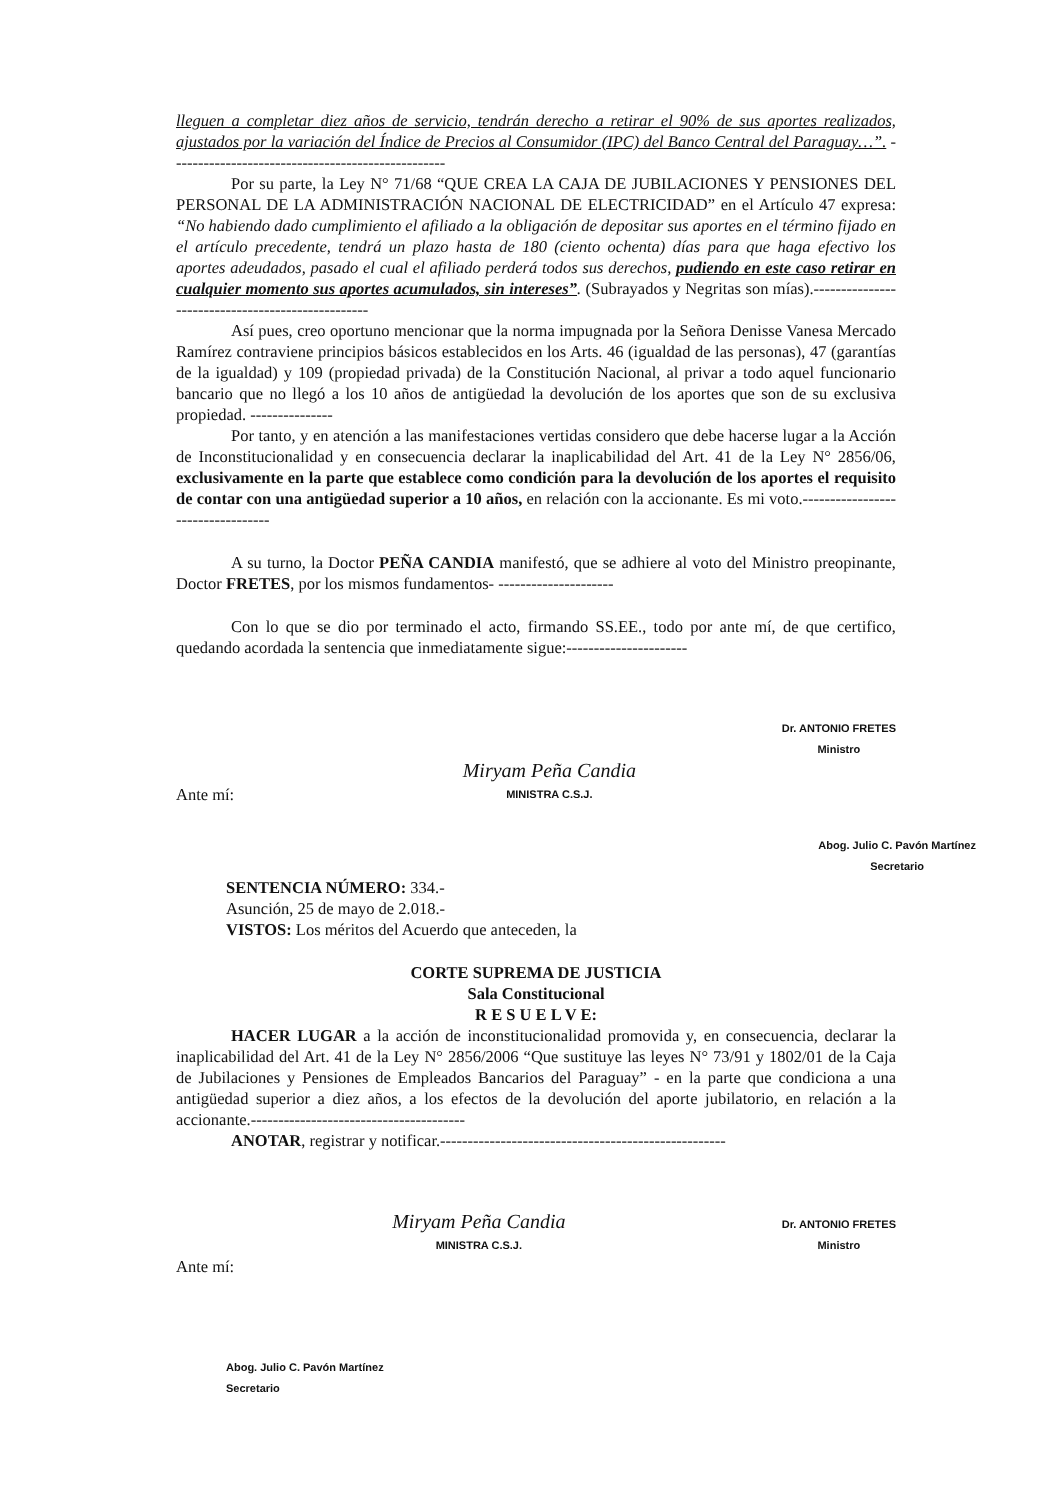lleguen a completar diez años de servicio, tendrán derecho a retirar el 90% de sus aportes realizados, ajustados por la variación del Índice de Precios al Consumidor (IPC) del Banco Central del Paraguay…”. --------------------------------------------------
Por su parte, la Ley N° 71/68 “QUE CREA LA CAJA DE JUBILACIONES Y PENSIONES DEL PERSONAL DE LA ADMINISTRACIÓN NACIONAL DE ELECTRICIDAD” en el Artículo 47 expresa: “No habiendo dado cumplimiento el afiliado a la obligación de depositar sus aportes en el término fijado en el artículo precedente, tendrá un plazo hasta de 180 (ciento ochenta) días para que haga efectivo los aportes adeudados, pasado el cual el afiliado perderá todos sus derechos, pudiendo en este caso retirar en cualquier momento sus aportes acumulados, sin intereses”. (Subrayados y Negritas son mías).--------------------------------------------------
Así pues, creo oportuno mencionar que la norma impugnada por la Señora Denisse Vanesa Mercado Ramírez contraviene principios básicos establecidos en los Arts. 46 (igualdad de las personas), 47 (garantías de la igualdad) y 109 (propiedad privada) de la Constitución Nacional, al privar a todo aquel funcionario bancario que no llegó a los 10 años de antigüedad la devolución de los aportes que son de su exclusiva propiedad. ---------------
Por tanto, y en atención a las manifestaciones vertidas considero que debe hacerse lugar a la Acción de Inconstitucionalidad y en consecuencia declarar la inaplicabilidad del Art. 41 de la Ley N° 2856/06, exclusivamente en la parte que establece como condición para la devolución de los aportes el requisito de contar con una antigüedad superior a 10 años, en relación con la accionante. Es mi voto.----------------------------------
A su turno, la Doctor PEÑA CANDIA manifestó, que se adhiere al voto del Ministro preopinante, Doctor FRETES, por los mismos fundamentos- ---------------------
Con lo que se dio por terminado el acto, firmando SS.EE., todo por ante mí, de que certifico, quedando acordada la sentencia que inmediatamente sigue:----------------------
Dr. ANTONIO FRETES
Ministro
Ante mí: Miryam Peña Candia
MINISTRA C.S.J.
Abog. Julio C. Pavón Martínez
Secretario
SENTENCIA NÚMERO: 334.-
Asunción, 25 de mayo de 2.018.-
VISTOS: Los méritos del Acuerdo que anteceden, la
CORTE SUPREMA DE JUSTICIA
Sala Constitucional
R E S U E L V E:
HACER LUGAR a la acción de inconstitucionalidad promovida y, en consecuencia, declarar la inaplicabilidad del Art. 41 de la Ley N° 2856/2006 “Que sustituye las leyes N° 73/91 y 1802/01 de la Caja de Jubilaciones y Pensiones de Empleados Bancarios del Paraguay” - en la parte que condiciona a una antigüedad superior a diez años, a los efectos de la devolución del aporte jubilatorio, en relación a la accionante.---------------------------------------
ANOTAR, registrar y notificar.----------------------------------------------------
Miryam Peña Candia
MINISTRA C.S.J. Dr. ANTONIO FRETES
Ministro
Ante mí:
Abog. Julio C. Pavón Martínez
Secretario